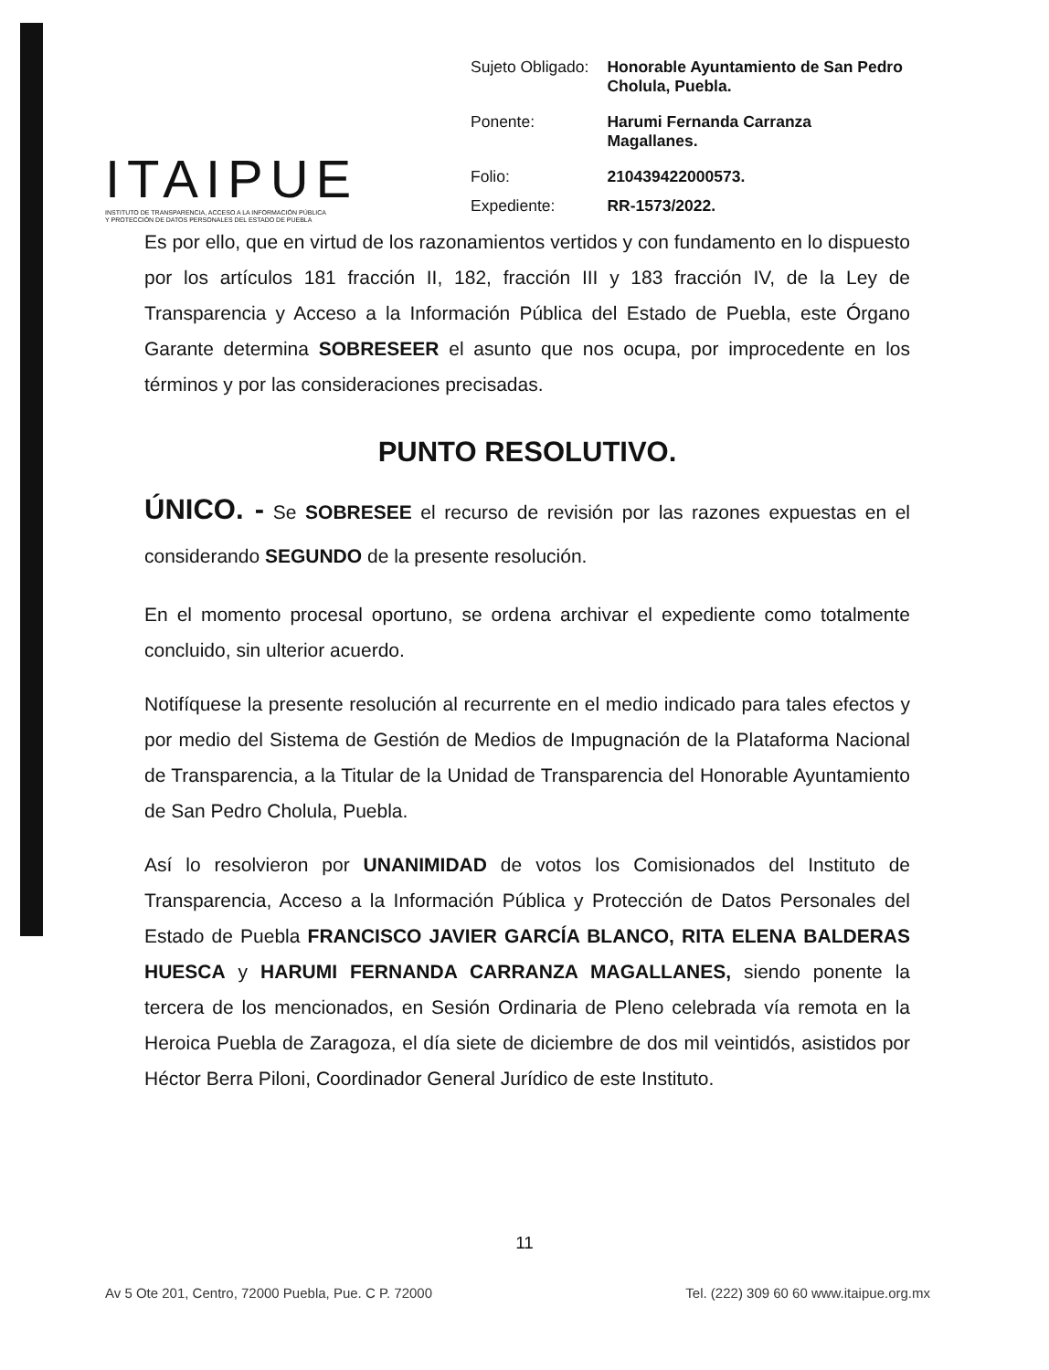ITAIPUE
INSTITUTO DE TRANSPARENCIA, ACCESO A LA INFORMACIÓN PÚBLICA Y PROTECCIÓN DE DATOS PERSONALES DEL ESTADO DE PUEBLA
| Sujeto Obligado: | Honorable Ayuntamiento de San Pedro Cholula, Puebla. |
| Ponente: | Harumi Fernanda Carranza Magallanes. |
| Folio: | 210439422000573. |
| Expediente: | RR-1573/2022. |
Es por ello, que en virtud de los razonamientos vertidos y con fundamento en lo dispuesto por los artículos 181 fracción II, 182, fracción III y 183 fracción IV, de la Ley de Transparencia y Acceso a la Información Pública del Estado de Puebla, este Órgano Garante determina SOBRESEER el asunto que nos ocupa, por improcedente en los términos y por las consideraciones precisadas.
PUNTO RESOLUTIVO.
ÚNICO. - Se SOBRESEE el recurso de revisión por las razones expuestas en el considerando SEGUNDO de la presente resolución.
En el momento procesal oportuno, se ordena archivar el expediente como totalmente concluido, sin ulterior acuerdo.
Notifíquese la presente resolución al recurrente en el medio indicado para tales efectos y por medio del Sistema de Gestión de Medios de Impugnación de la Plataforma Nacional de Transparencia, a la Titular de la Unidad de Transparencia del Honorable Ayuntamiento de San Pedro Cholula, Puebla.
Así lo resolvieron por UNANIMIDAD de votos los Comisionados del Instituto de Transparencia, Acceso a la Información Pública y Protección de Datos Personales del Estado de Puebla FRANCISCO JAVIER GARCÍA BLANCO, RITA ELENA BALDERAS HUESCA y HARUMI FERNANDA CARRANZA MAGALLANES, siendo ponente la tercera de los mencionados, en Sesión Ordinaria de Pleno celebrada vía remota en la Heroica Puebla de Zaragoza, el día siete de diciembre de dos mil veintidós, asistidos por Héctor Berra Piloni, Coordinador General Jurídico de este Instituto.
11
Av 5 Ote 201, Centro, 72000 Puebla, Pue. C P. 72000 Tel. (222) 309 60 60 www.itaipue.org.mx